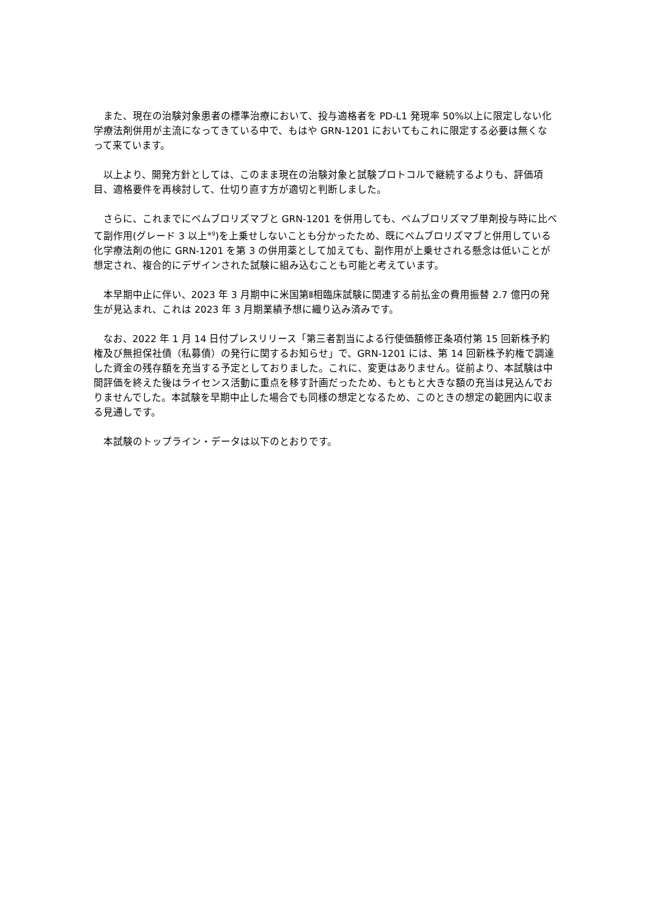また、現在の治験対象患者の標準治療において、投与適格者を PD-L1 発現率 50%以上に限定しない化学療法剤併用が主流になってきている中で、もはや GRN-1201 においてもこれに限定する必要は無くなって来ています。
以上より、開発方針としては、このまま現在の治験対象と試験プロトコルで継続するよりも、評価項目、適格要件を再検討して、仕切り直す方が適切と判断しました。
さらに、これまでにペムブロリズマブと GRN-1201 を併用しても、ペムブロリズマブ単剤投与時に比べて副作用(グレード 3 以上<sup>※9</sup>)を上乗せしないことも分かったため、既にペムブロリズマブと併用している化学療法剤の他に GRN-1201 を第 3 の併用薬として加えても、副作用が上乗せされる懸念は低いことが想定され、複合的にデザインされた試験に組み込むことも可能と考えています。
本早期中止に伴い、2023 年 3 月期中に米国第Ⅱ相臨床試験に関連する前払金の費用振替 2.7 億円の発生が見込まれ、これは 2023 年 3 月期業績予想に織り込み済みです。
なお、2022 年 1 月 14 日付プレスリリース「第三者割当による行使価額修正条項付第 15 回新株予約権及び無担保社債（私募債）の発行に関するお知らせ」で、GRN-1201 には、第 14 回新株予約権で調達した資金の残存額を充当する予定としておりました。これに、変更はありません。従前より、本試験は中間評価を終えた後はライセンス活動に重点を移す計画だったため、もともと大きな額の充当は見込んでおりませんでした。本試験を早期中止した場合でも同様の想定となるため、このときの想定の範囲内に収まる見通しです。
本試験のトップライン・データは以下のとおりです。